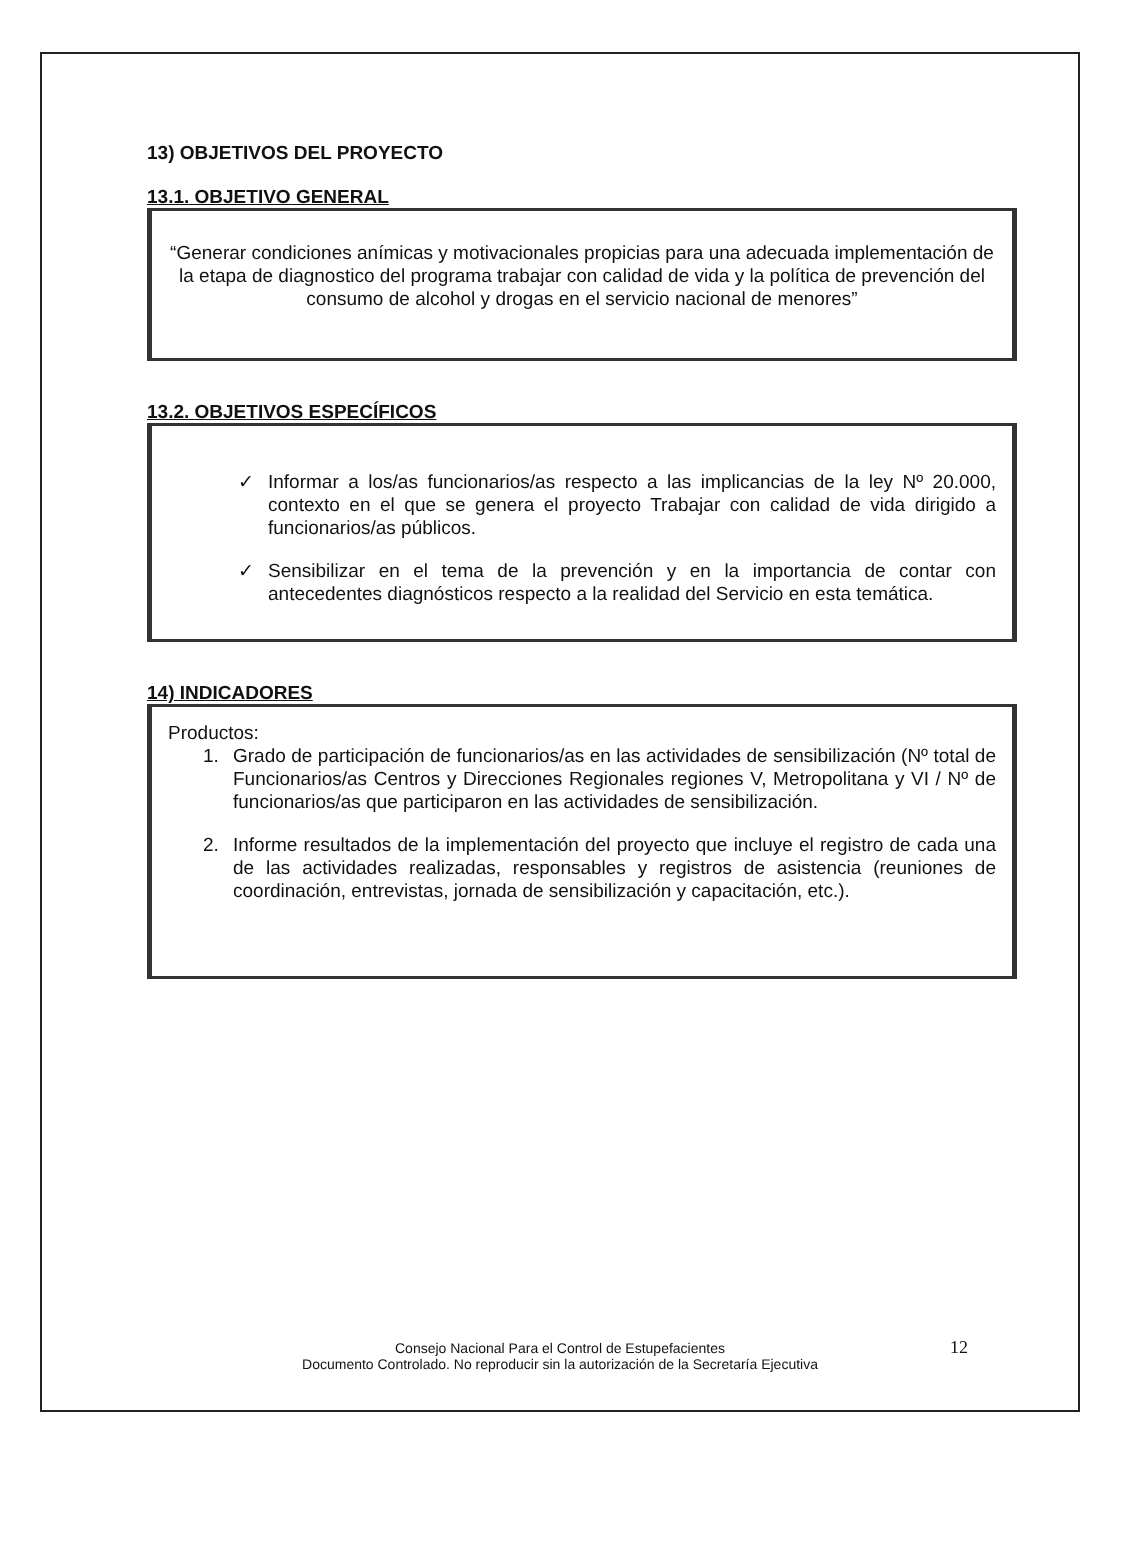13) OBJETIVOS DEL PROYECTO
13.1. OBJETIVO GENERAL
“Generar condiciones anímicas y motivacionales propicias para una adecuada implementación de la etapa de diagnostico del programa trabajar con calidad de vida y la política de prevención del consumo de alcohol y drogas en el servicio nacional de menores”
13.2. OBJETIVOS ESPECÍFICOS
✓ Informar a los/as funcionarios/as respecto a las implicancias de la ley Nº 20.000, contexto en el que se genera el proyecto Trabajar con calidad de vida dirigido a funcionarios/as públicos.
✓ Sensibilizar en el tema de la prevención y en la importancia de contar con antecedentes diagnósticos respecto a la realidad del Servicio en esta temática.
14) INDICADORES
Productos:
1. Grado de participación de funcionarios/as en las actividades de sensibilización (Nº total de Funcionarios/as Centros y Direcciones Regionales regiones V, Metropolitana y VI / Nº de funcionarios/as que participaron en las actividades de sensibilización.
2. Informe resultados de la implementación del proyecto que incluye el registro de cada una de las actividades realizadas, responsables y registros de asistencia (reuniones de coordinación, entrevistas, jornada de sensibilización y capacitación, etc.).
Consejo Nacional Para el Control de Estupefacientes
Documento Controlado. No reproducir sin la autorización de la Secretaría Ejecutiva
12